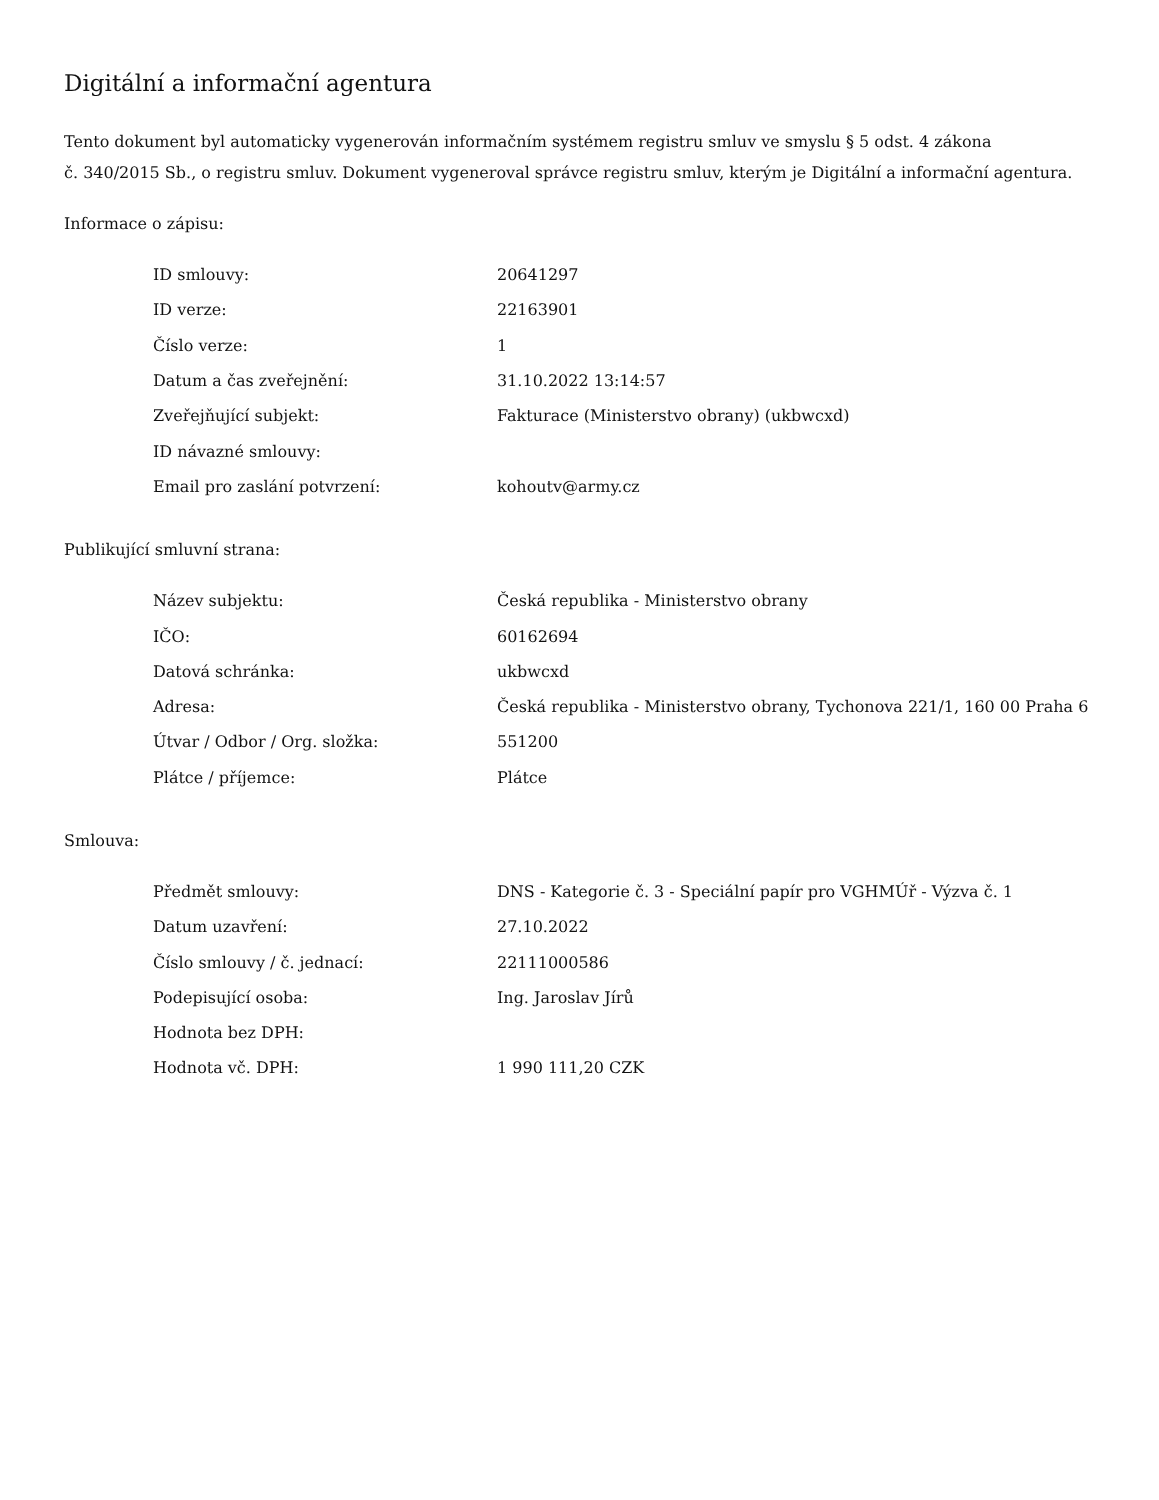Digitální a informační agentura
Tento dokument byl automaticky vygenerován informačním systémem registru smluv ve smyslu § 5 odst. 4 zákona
č. 340/2015 Sb., o registru smluv. Dokument vygeneroval správce registru smluv, kterým je Digitální a informační agentura.
Informace o zápisu:
| ID smlouvy: | 20641297 |
| ID verze: | 22163901 |
| Číslo verze: | 1 |
| Datum a čas zveřejnění: | 31.10.2022 13:14:57 |
| Zveřejňující subjekt: | Fakturace (Ministerstvo obrany) (ukbwcxd) |
| ID návazné smlouvy: | |
| Email pro zaslání potvrzení: | kohoutv@army.cz |
Publikující smluvní strana:
| Název subjektu: | Česká republika - Ministerstvo obrany |
| IČO: | 60162694 |
| Datová schránka: | ukbwcxd |
| Adresa: | Česká republika - Ministerstvo obrany, Tychonova 221/1, 160 00 Praha 6 |
| Útvar / Odbor / Org. složka: | 551200 |
| Plátce / příjemce: | Plátce |
Smlouva:
| Předmět smlouvy: | DNS - Kategorie č. 3 - Speciální papír pro VGHMÚř - Výzva č. 1 |
| Datum uzavření: | 27.10.2022 |
| Číslo smlouvy / č. jednací: | 22111000586 |
| Podepisující osoba: | Ing. Jaroslav Jírů |
| Hodnota bez DPH: | |
| Hodnota vč. DPH: | 1 990 111,20 CZK |